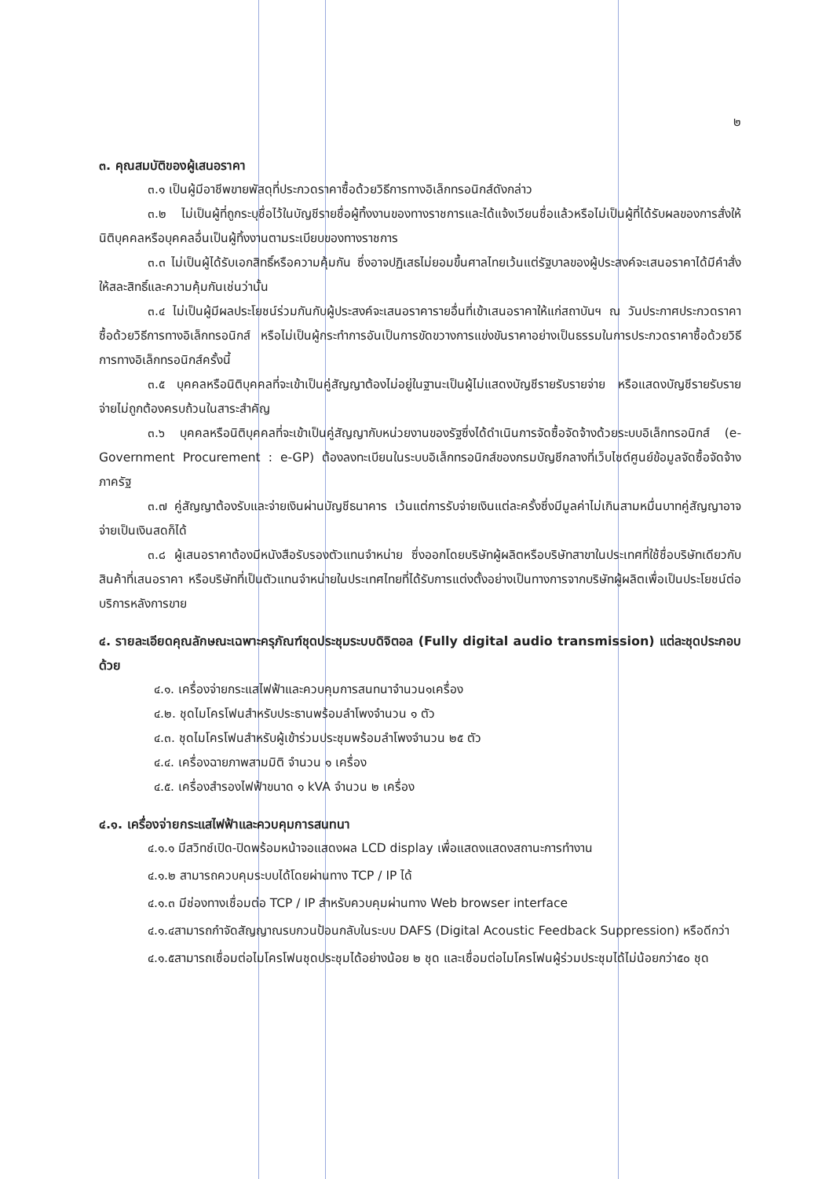๒
๓. คุณสมบัติของผู้เสนอราคา
๓.๑ เป็นผู้มีอาชีพขายพัสดุที่ประกวดราคาซื้อด้วยวิธีการทางอิเล็กทรอนิกส์ดังกล่าว
๓.๒ ไม่เป็นผู้ที่ถูกระบุชื่อไว้ในบัญชีรายชื่อผู้ทิ้งงานของทางราชการและได้แจ้งเวียนชื่อแล้วหรือไม่เป็นผู้ที่ได้รับผลของการสั่งให้นิติบุคคลหรือบุคคลอื่นเป็นผู้ทิ้งงานตามระเบียบของทางราชการ
๓.๓ ไม่เป็นผู้ได้รับเอกสิทธิ์หรือความคุ้มกัน ซึ่งอาจปฏิเสธไม่ยอมขึ้นศาลไทยเว้นแต่รัฐบาลของผู้ประสงค์จะเสนอราคาได้มีคำสั่งให้สละสิทธิ์และความคุ้มกันเช่นว่านั้น
๓.๔ ไม่เป็นผู้มีผลประโยชน์ร่วมกันกับผู้ประสงค์จะเสนอราคารายอื่นที่เข้าเสนอราคาให้แก่สถาบันฯ ณ วันประกาศประกวดราคาซื้อด้วยวิธีการทางอิเล็กทรอนิกส์ หรือไม่เป็นผู้กระทำการอันเป็นการขัดขวางการแข่งขันราคาอย่างเป็นธรรมในการประกวดราคาซื้อด้วยวิธีการทางอิเล็กทรอนิกส์ครั้งนี้
๓.๕ บุคคลหรือนิติบุคคลที่จะเข้าเป็นคู่สัญญาต้องไม่อยู่ในฐานะเป็นผู้ไม่แสดงบัญชีรายรับรายจ่าย หรือแสดงบัญชีรายรับรายจ่ายไม่ถูกต้องครบถ้วนในสาระสำคัญ
๓.๖ บุคคลหรือนิติบุคคลที่จะเข้าเป็นคู่สัญญากับหน่วยงานของรัฐซึ่งได้ดำเนินการจัดซื้อจัดจ้างด้วยระบบอิเล็กทรอนิกส์ (e-Government Procurement : e-GP) ต้องลงทะเบียนในระบบอิเล็กทรอนิกส์ของกรมบัญชีกลางที่เว็บไซต์ศูนย์ข้อมูลจัดซื้อจัดจ้างภาครัฐ
๓.๗ คู่สัญญาต้องรับและจ่ายเงินผ่านบัญชีธนาคาร เว้นแต่การรับจ่ายเงินแต่ละครั้งซึ่งมีมูลค่าไม่เกินสามหมื่นบาทคู่สัญญาอาจจ่ายเป็นเงินสดก็ได้
๓.๘ ผู้เสนอราคาต้องมีหนังสือรับรองตัวแทนจำหน่าย ซึ่งออกโดยบริษัทผู้ผลิตหรือบริษัทสาขาในประเทศที่ใช้ชื่อบริษัทเดียวกับสินค้าที่เสนอราคา หรือบริษัทที่เป็นตัวแทนจำหน่ายในประเทศไทยที่ได้รับการแต่งตั้งอย่างเป็นทางการจากบริษัทผู้ผลิตเพื่อเป็นประโยชน์ต่อบริการหลังการขาย
๔. รายละเอียดคุณลักษณะเฉพาะครุภัณฑ์ชุดประชุมระบบดิจิตอล (Fully digital audio transmission) แต่ละชุดประกอบด้วย
๔.๑. เครื่องจ่ายกระแสไฟฟ้าและควบคุมการสนทนาจำนวน๑เครื่อง
๔.๒. ชุดไมโครโฟนสำหรับประธานพร้อมลำโพงจำนวน ๑ ตัว
๔.๓. ชุดไมโครโฟนสำหรับผู้เข้าร่วมประชุมพร้อมลำโพงจำนวน ๒๕ ตัว
๔.๔. เครื่องฉายภาพสามมิติ จำนวน ๑ เครื่อง
๔.๕. เครื่องสำรองไฟฟ้าขนาด ๑ kVA จำนวน ๒ เครื่อง
๔.๑. เครื่องจ่ายกระแสไฟฟ้าและควบคุมการสนทนา
๔.๑.๑ มีสวิทช์เปิด-ปิดพร้อมหน้าจอแสดงผล LCD display เพื่อแสดงแสดงสถานะการทำงาน
๔.๑.๒ สามารถควบคุมระบบได้โดยผ่านทาง TCP / IP ได้
๔.๑.๓ มีช่องทางเชื่อมต่อ TCP / IP สำหรับควบคุมผ่านทาง Web browser interface
๔.๑.๔สามารถกำจัดสัญญาณรบกวนป้อนกลับในระบบ DAFS (Digital Acoustic Feedback Suppression) หรือดีกว่า
๔.๑.๕สามารถเชื่อมต่อไมโครโฟนชุดประชุมได้อย่างน้อย ๒ ชุด และเชื่อมต่อไมโครโฟนผู้ร่วมประชุมได้ไม่น้อยกว่า๕๐ ชุด